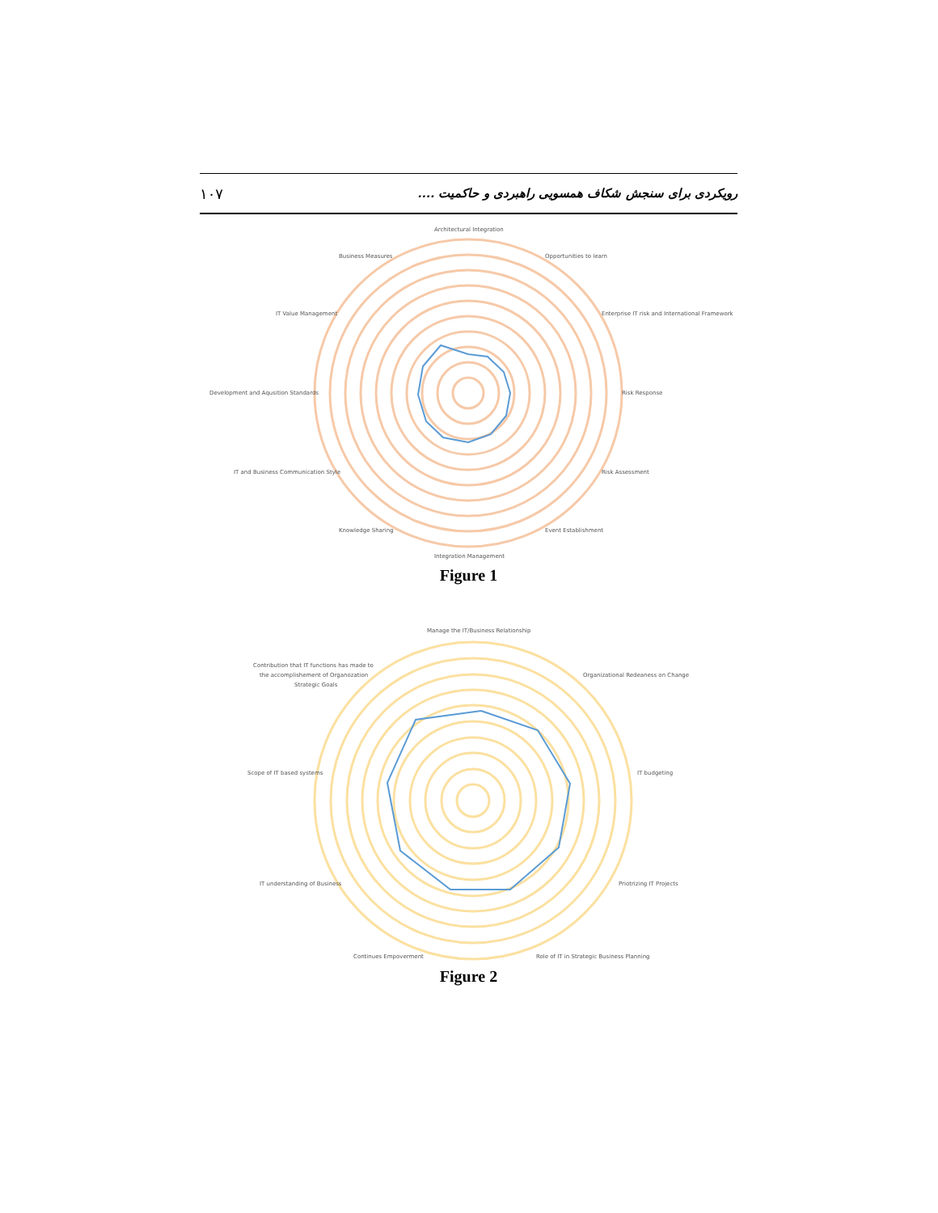۱۰۷ رویکردی برای سنجش شکاف همسویی راهبردی و حاکمیت ....
Architectural Integration
Opportunities to learn
Enterprise IT risk and International Framework
Risk Response
Risk Assessment
Event Establishment
Integration Management
Knowledge Sharing
IT and Business Communication Style
Development and Aqusition Standards
IT Value Management
Business Measures
Figure 1
Manage the IT/Business Relationship
Organizational Redeaness on Change
IT budgeting
Priotrizing IT Projects
Role of IT in Strategic Business Planning
Continues Empoverment
IT understanding of Business
Scope of IT based systems
Contribution that IT functions has made to
the accomplishement of Organozation
Strategic Goals
Figure 2